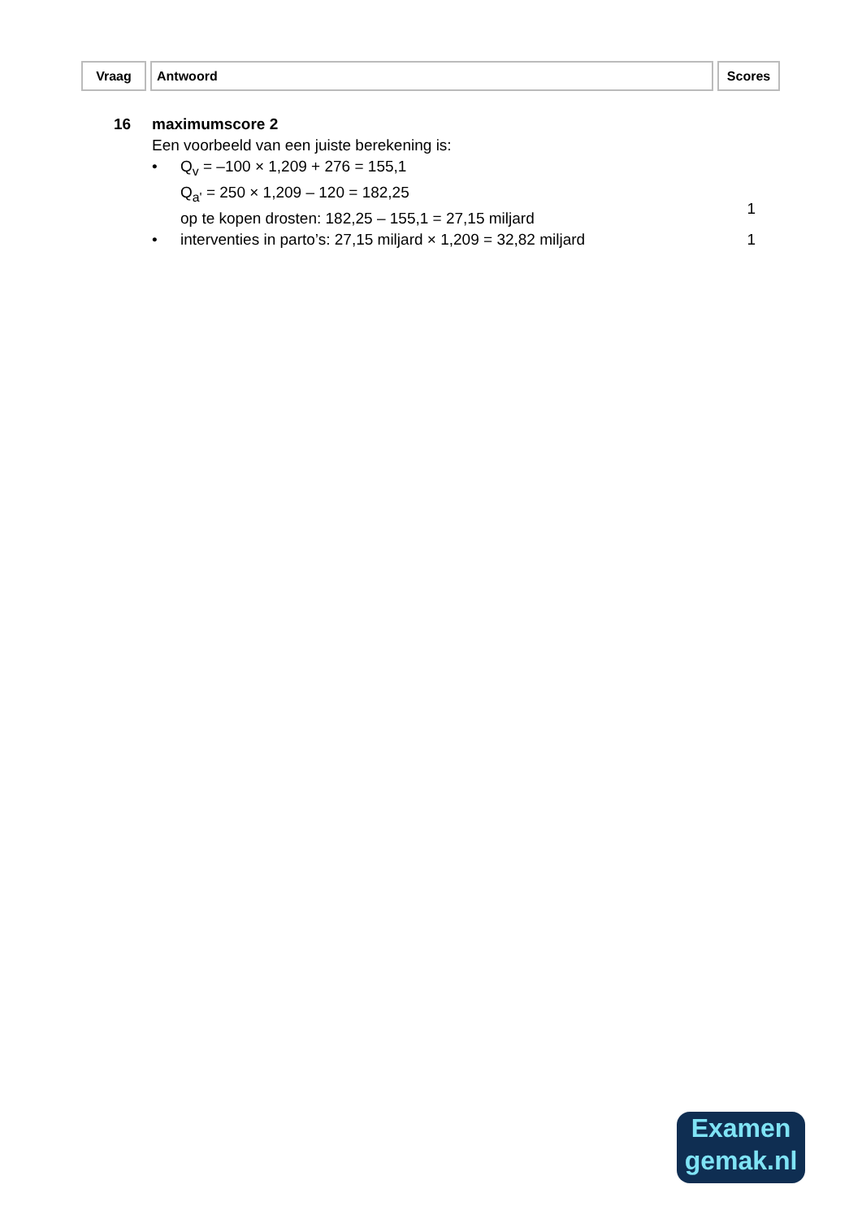Vraag Antwoord Scores
16 maximumscore 2
Een voorbeeld van een juiste berekening is:
• Q<sub>v</sub> = –100 × 1,209 + 276 = 155,1
Q<sub>a'</sub> = 250 × 1,209 – 120 = 182,25
op te kopen drosten: 182,25 – 155,1 = 27,15 miljard
1
• interventies in parto’s: 27,15 miljard × 1,209 = 32,82 miljard
1
Examen
gemak.nl